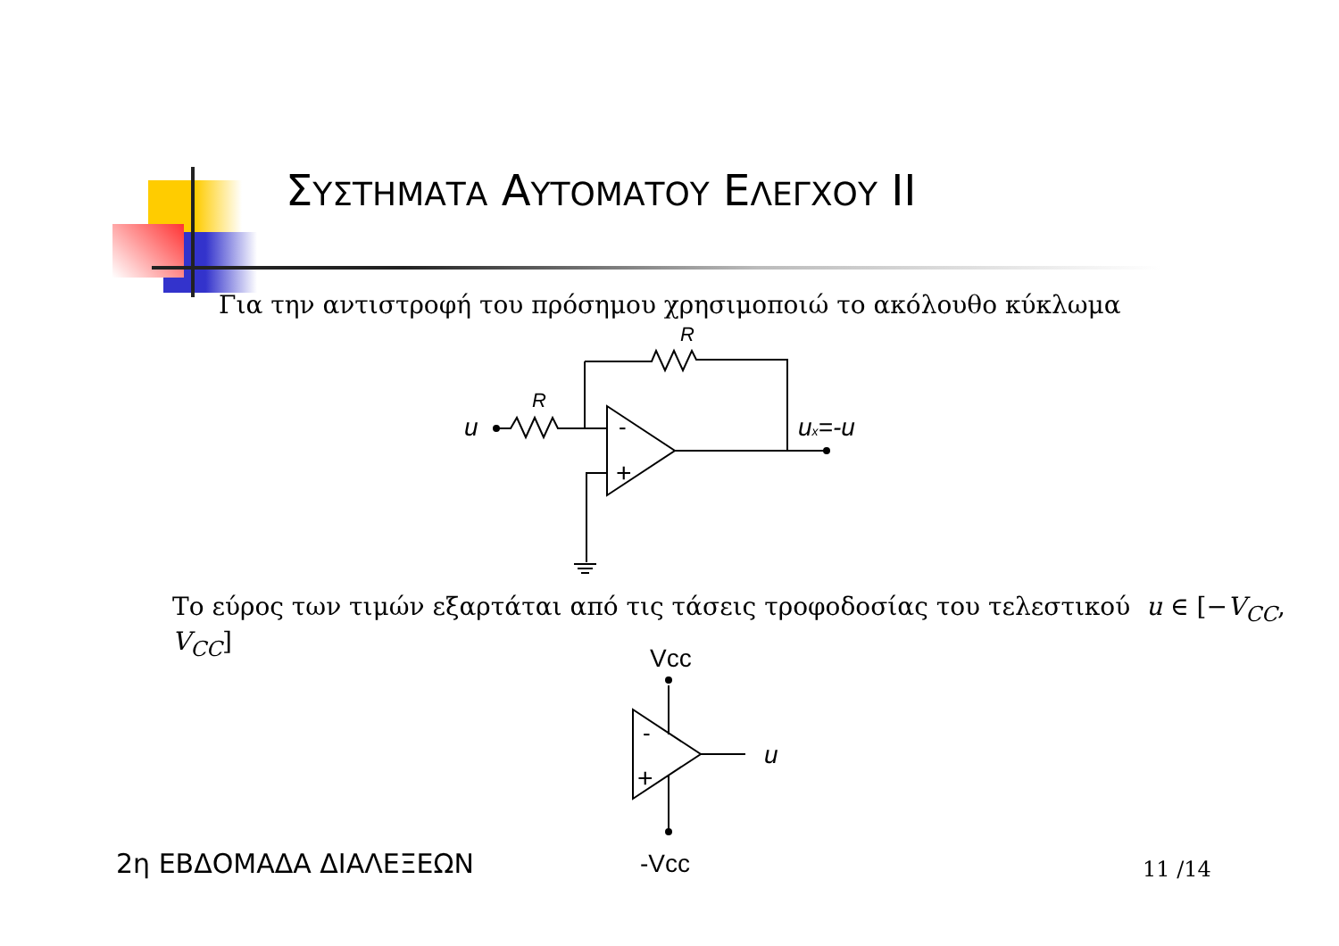ΣΥΣΤΗΜΑΤΑ ΑΥΤΟΜΑΤΟΥ ΕΛΕΓΧΟΥ ΙΙ
Για την αντιστροφή του πρόσημου χρησιμοποιώ το ακόλουθο κύκλωμα
R
R
u
-
+
ux=-u
Vcc
-Vcc
-
+
u
Το εύρος των τιμών εξαρτάται από τις τάσεις τροφοδοσίας του τελεστικού u ∈ [−V<sub>CC</sub>, V<sub>CC</sub>]
2η ΕΒΔΟΜΑΔΑ ΔΙΑΛΕΞΕΩΝ 11 /14